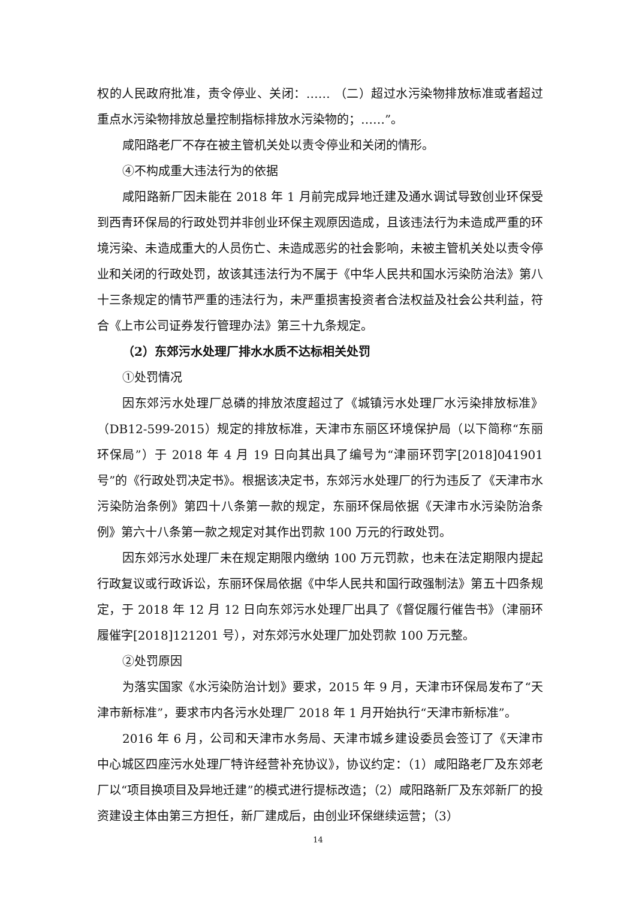权的人民政府批准，责令停业、关闭：…… （二）超过水污染物排放标准或者超过重点水污染物排放总量控制指标排放水污染物的；……”。
咸阳路老厂不存在被主管机关处以责令停业和关闭的情形。
④不构成重大违法行为的依据
咸阳路新厂因未能在 2018 年 1 月前完成异地迁建及通水调试导致创业环保受到西青环保局的行政处罚并非创业环保主观原因造成，且该违法行为未造成严重的环境污染、未造成重大的人员伤亡、未造成恶劣的社会影响，未被主管机关处以责令停业和关闭的行政处罚，故该其违法行为不属于《中华人民共和国水污染防治法》第八十三条规定的情节严重的违法行为，未严重损害投资者合法权益及社会公共利益，符合《上市公司证券发行管理办法》第三十九条规定。
（2）东郊污水处理厂排水水质不达标相关处罚
①处罚情况
因东郊污水处理厂总磷的排放浓度超过了《城镇污水处理厂水污染排放标准》（DB12-599-2015）规定的排放标准，天津市东丽区环境保护局（以下简称“东丽环保局”）于 2018 年 4 月 19 日向其出具了编号为“津丽环罚字[2018]041901 号”的《行政处罚决定书》。根据该决定书，东郊污水处理厂的行为违反了《天津市水污染防治条例》第四十八条第一款的规定，东丽环保局依据《天津市水污染防治条例》第六十八条第一款之规定对其作出罚款 100 万元的行政处罚。
因东郊污水处理厂未在规定期限内缴纳 100 万元罚款，也未在法定期限内提起行政复议或行政诉讼，东丽环保局依据《中华人民共和国行政强制法》第五十四条规定，于 2018 年 12 月 12 日向东郊污水处理厂出具了《督促履行催告书》（津丽环履催字[2018]121201 号），对东郊污水处理厂加处罚款 100 万元整。
②处罚原因
为落实国家《水污染防治计划》要求，2015 年 9 月，天津市环保局发布了“天津市新标准”，要求市内各污水处理厂 2018 年 1 月开始执行“天津市新标准”。
2016 年 6 月，公司和天津市水务局、天津市城乡建设委员会签订了《天津市中心城区四座污水处理厂特许经营补充协议》，协议约定：（1）咸阳路老厂及东郊老厂以“项目换项目及异地迁建”的模式进行提标改造；（2）咸阳路新厂及东郊新厂的投资建设主体由第三方担任，新厂建成后，由创业环保继续运营；（3）
14